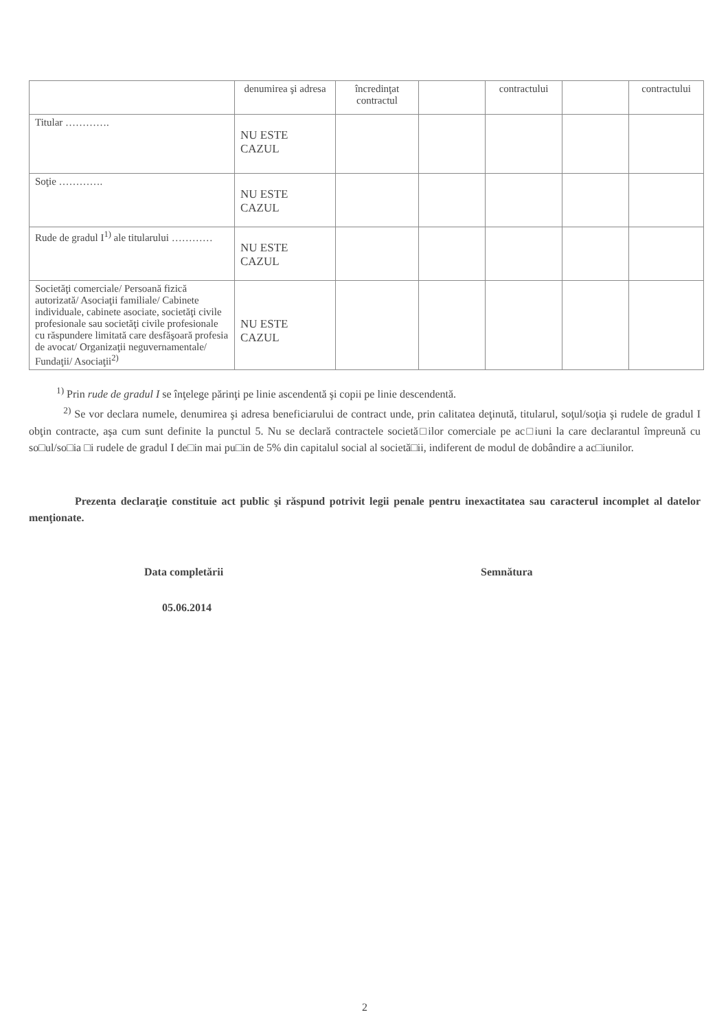| | denumirea şi adresa | încredinţat contractul | | contractului | | contractului |
| Titular …………. | NU ESTE CAZUL | | | | | |
| Soţie …………. | NU ESTE CAZUL | | | | | |
| Rude de gradul I<sup>1)</sup> ale titularului ………… | NU ESTE CAZUL | | | | | |
| Societăţi comerciale/ Persoană fizică autorizată/ Asociaţii familiale/ Cabinete individuale, cabinete asociate, societăţi civile profesionale sau societăţi civile profesionale cu răspundere limitată care desfăşoară profesia de avocat/ Organizaţii neguvernamentale/ Fundaţii/ Asociaţii<sup>2)</sup> | NU ESTE CAZUL | | | | | |
<sup>1)</sup> Prin rude de gradul I se înţelege părinţi pe linie ascendentă şi copii pe linie descendentă.
<sup>2)</sup> Se vor declara numele, denumirea şi adresa beneficiarului de contract unde, prin calitatea deţinută, titularul, soţul/soţia şi rudele de gradul I obţin contracte, aşa cum sunt definite la punctul 5. Nu se declară contractele societă□ilor comerciale pe ac□iuni la care declarantul împreună cu so□ul/so□ia □i rudele de gradul I de□in mai pu□in de 5% din capitalul social al societă□ii, indiferent de modul de dobândire a ac□iunilor.
Prezenta declaraţie constituie act public şi răspund potrivit legii penale pentru inexactitatea sau caracterul incomplet al datelor menţionate.
Data completării Semnătura
05.06.2014
2